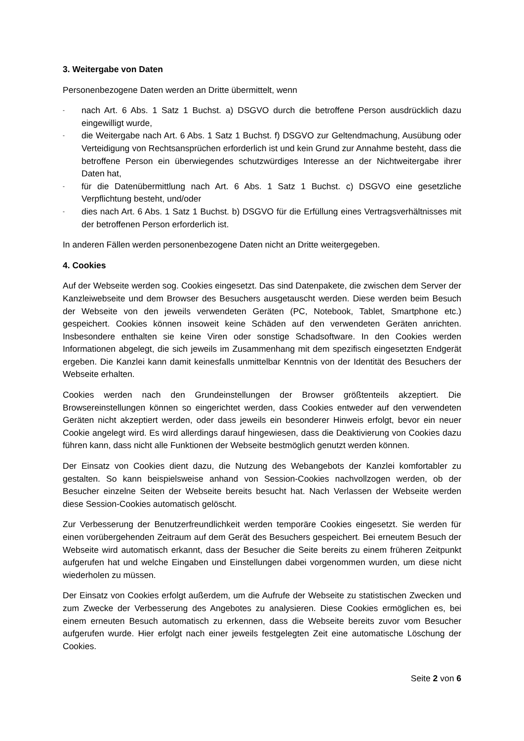3. Weitergabe von Daten
Personenbezogene Daten werden an Dritte übermittelt, wenn
- nach Art. 6 Abs. 1 Satz 1 Buchst. a) DSGVO durch die betroffene Person ausdrücklich dazu eingewilligt wurde,
- die Weitergabe nach Art. 6 Abs. 1 Satz 1 Buchst. f) DSGVO zur Geltendmachung, Ausübung oder Verteidigung von Rechtsansprüchen erforderlich ist und kein Grund zur Annahme besteht, dass die betroffene Person ein überwiegendes schutzwürdiges Interesse an der Nichtweitergabe ihrer Daten hat,
- für die Datenübermittlung nach Art. 6 Abs. 1 Satz 1 Buchst. c) DSGVO eine gesetzliche Verpflichtung besteht, und/oder
- dies nach Art. 6 Abs. 1 Satz 1 Buchst. b) DSGVO für die Erfüllung eines Vertragsverhältnisses mit der betroffenen Person erforderlich ist.
In anderen Fällen werden personenbezogene Daten nicht an Dritte weitergegeben.
4. Cookies
Auf der Webseite werden sog. Cookies eingesetzt. Das sind Datenpakete, die zwischen dem Server der Kanzleiwebseite und dem Browser des Besuchers ausgetauscht werden. Diese werden beim Besuch der Webseite von den jeweils verwendeten Geräten (PC, Notebook, Tablet, Smartphone etc.) gespeichert. Cookies können insoweit keine Schäden auf den verwendeten Geräten anrichten. Insbesondere enthalten sie keine Viren oder sonstige Schadsoftware. In den Cookies werden Informationen abgelegt, die sich jeweils im Zusammenhang mit dem spezifisch eingesetzten Endgerät ergeben. Die Kanzlei kann damit keinesfalls unmittelbar Kenntnis von der Identität des Besuchers der Webseite erhalten.
Cookies werden nach den Grundeinstellungen der Browser größtenteils akzeptiert. Die Browsereinstellungen können so eingerichtet werden, dass Cookies entweder auf den verwendeten Geräten nicht akzeptiert werden, oder dass jeweils ein besonderer Hinweis erfolgt, bevor ein neuer Cookie angelegt wird. Es wird allerdings darauf hingewiesen, dass die Deaktivierung von Cookies dazu führen kann, dass nicht alle Funktionen der Webseite bestmöglich genutzt werden können.
Der Einsatz von Cookies dient dazu, die Nutzung des Webangebots der Kanzlei komfortabler zu gestalten. So kann beispielsweise anhand von Session-Cookies nachvollzogen werden, ob der Besucher einzelne Seiten der Webseite bereits besucht hat. Nach Verlassen der Webseite werden diese Session-Cookies automatisch gelöscht.
Zur Verbesserung der Benutzerfreundlichkeit werden temporäre Cookies eingesetzt. Sie werden für einen vorübergehenden Zeitraum auf dem Gerät des Besuchers gespeichert. Bei erneutem Besuch der Webseite wird automatisch erkannt, dass der Besucher die Seite bereits zu einem früheren Zeitpunkt aufgerufen hat und welche Eingaben und Einstellungen dabei vorgenommen wurden, um diese nicht wiederholen zu müssen.
Der Einsatz von Cookies erfolgt außerdem, um die Aufrufe der Webseite zu statistischen Zwecken und zum Zwecke der Verbesserung des Angebotes zu analysieren. Diese Cookies ermöglichen es, bei einem erneuten Besuch automatisch zu erkennen, dass die Webseite bereits zuvor vom Besucher aufgerufen wurde. Hier erfolgt nach einer jeweils festgelegten Zeit eine automatische Löschung der Cookies.
Seite 2 von 6